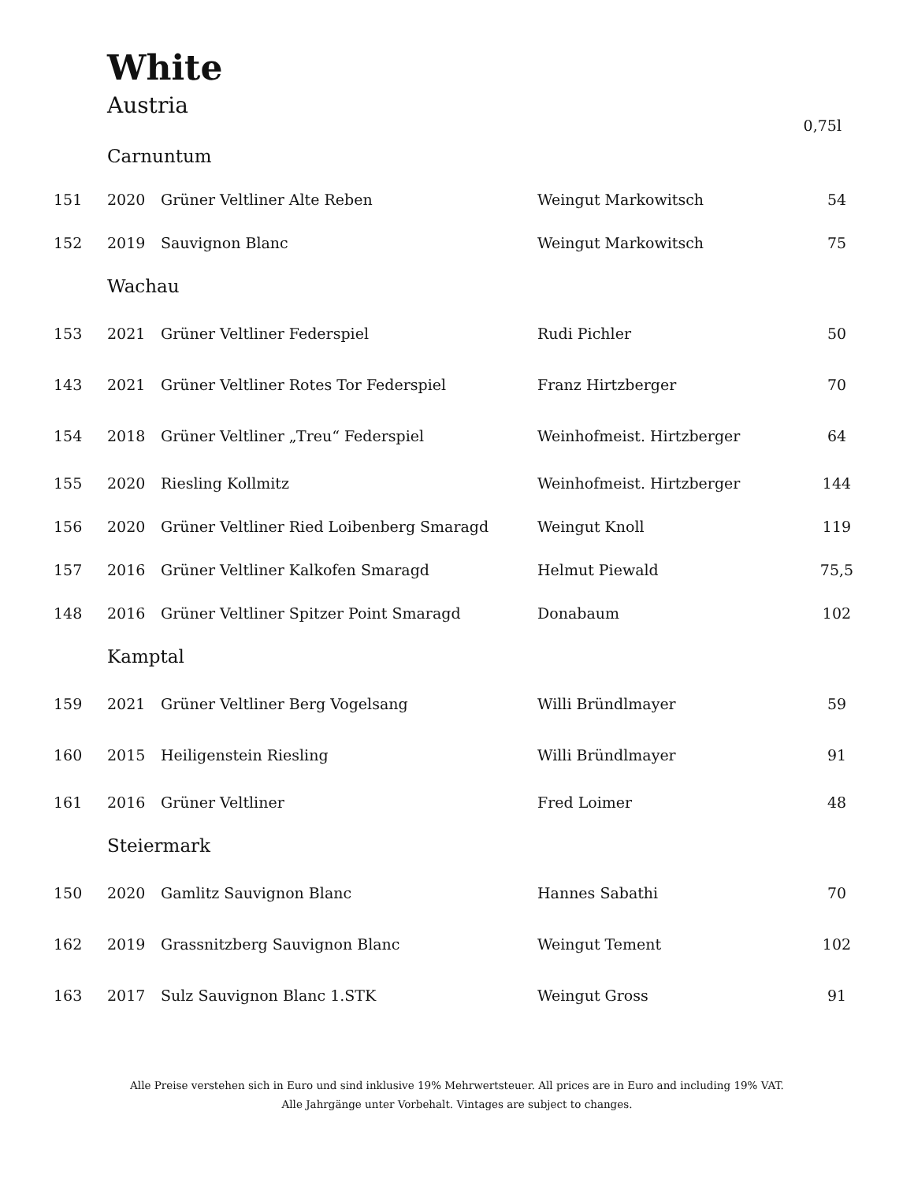White
Austria
0,75l
| | Carnuntum | | | |
| 151 | 2020 | Grüner Veltliner Alte Reben | Weingut Markowitsch | 54 |
| 152 | 2019 | Sauvignon Blanc | Weingut Markowitsch | 75 |
| | Wachau | | | |
| 153 | 2021 | Grüner Veltliner Federspiel | Rudi Pichler | 50 |
| 143 | 2021 | Grüner Veltliner Rotes Tor Federspiel | Franz Hirtzberger | 70 |
| 154 | 2018 | Grüner Veltliner „Treu“ Federspiel | Weinhofmeist. Hirtzberger | 64 |
| 155 | 2020 | Riesling Kollmitz | Weinhofmeist. Hirtzberger | 144 |
| 156 | 2020 | Grüner Veltliner Ried Loibenberg Smaragd | Weingut Knoll | 119 |
| 157 | 2016 | Grüner Veltliner Kalkofen Smaragd | Helmut Piewald | 75,5 |
| 148 | 2016 | Grüner Veltliner Spitzer Point Smaragd | Donabaum | 102 |
| | Kamptal | | | |
| 159 | 2021 | Grüner Veltliner Berg Vogelsang | Willi Bründlmayer | 59 |
| 160 | 2015 | Heiligenstein Riesling | Willi Bründlmayer | 91 |
| 161 | 2016 | Grüner Veltliner | Fred Loimer | 48 |
| | Steiermark | | | |
| 150 | 2020 | Gamlitz Sauvignon Blanc | Hannes Sabathi | 70 |
| 162 | 2019 | Grassnitzberg Sauvignon Blanc | Weingut Tement | 102 |
| 163 | 2017 | Sulz Sauvignon Blanc 1.STK | Weingut Gross | 91 |
Alle Preise verstehen sich in Euro und sind inklusive 19% Mehrwertsteuer. All prices are in Euro and including 19% VAT.
Alle Jahrgänge unter Vorbehalt. Vintages are subject to changes.